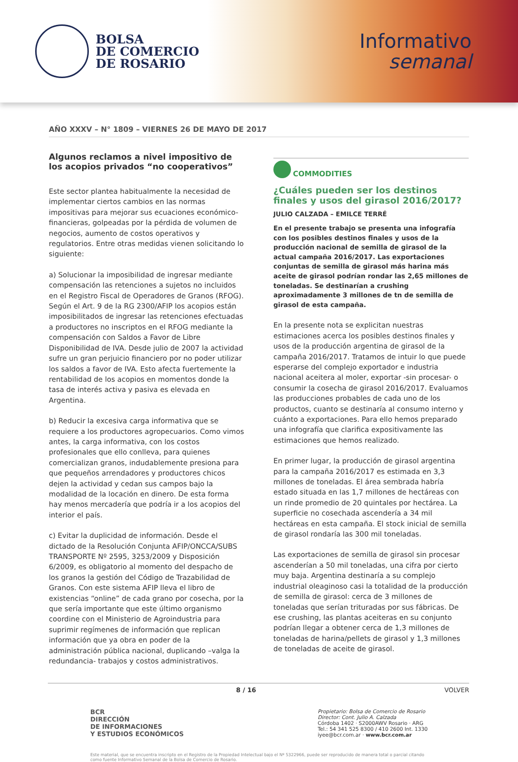BOLSA
DE COMERCIO
DE ROSARIO
Informativo
semanal
AÑO XXXV – N° 1809 – VIERNES 26 DE MAYO DE 2017
Algunos reclamos a nivel impositivo de los acopios privados “no cooperativos”
Este sector plantea habitualmente la necesidad de implementar ciertos cambios en las normas impositivas para mejorar sus ecuaciones económico-financieras, golpeadas por la pérdida de volumen de negocios, aumento de costos operativos y regulatorios. Entre otras medidas vienen solicitando lo siguiente:
a) Solucionar la imposibilidad de ingresar mediante compensación las retenciones a sujetos no incluidos en el Registro Fiscal de Operadores de Granos (RFOG). Según el Art. 9 de la RG 2300/AFIP los acopios están imposibilitados de ingresar las retenciones efectuadas a productores no inscriptos en el RFOG mediante la compensación con Saldos a Favor de Libre Disponibilidad de IVA. Desde julio de 2007 la actividad sufre un gran perjuicio financiero por no poder utilizar los saldos a favor de IVA. Esto afecta fuertemente la rentabilidad de los acopios en momentos donde la tasa de interés activa y pasiva es elevada en Argentina.
b) Reducir la excesiva carga informativa que se requiere a los productores agropecuarios. Como vimos antes, la carga informativa, con los costos profesionales que ello conlleva, para quienes comercializan granos, indudablemente presiona para que pequeños arrendadores y productores chicos dejen la actividad y cedan sus campos bajo la modalidad de la locación en dinero. De esta forma hay menos mercadería que podría ir a los acopios del interior el país.
c) Evitar la duplicidad de información. Desde el dictado de la Resolución Conjunta AFIP/ONCCA/SUBS TRANSPORTE Nº 2595, 3253/2009 y Disposición 6/2009, es obligatorio al momento del despacho de los granos la gestión del Código de Trazabilidad de Granos. Con este sistema AFIP lleva el libro de existencias “online” de cada grano por cosecha, por la que sería importante que este último organismo coordine con el Ministerio de Agroindustria para suprimir regímenes de información que replican información que ya obra en poder de la administración pública nacional, duplicando –valga la redundancia- trabajos y costos administrativos.
COMMODITIES
¿Cuáles pueden ser los destinos finales y usos del girasol 2016/2017?
JULIO CALZADA – EMILCE TERRÉ
En el presente trabajo se presenta una infografía con los posibles destinos finales y usos de la producción nacional de semilla de girasol de la actual campaña 2016/2017. Las exportaciones conjuntas de semilla de girasol más harina más aceite de girasol podrían rondar las 2,65 millones de toneladas. Se destinarían a crushing aproximadamente 3 millones de tn de semilla de girasol de esta campaña.
En la presente nota se explicitan nuestras estimaciones acerca los posibles destinos finales y usos de la producción argentina de girasol de la campaña 2016/2017. Tratamos de intuir lo que puede esperarse del complejo exportador e industria nacional aceitera al moler, exportar -sin procesar- o consumir la cosecha de girasol 2016/2017. Evaluamos las producciones probables de cada uno de los productos, cuanto se destinaría al consumo interno y cuánto a exportaciones. Para ello hemos preparado una infografía que clarifica expositivamente las estimaciones que hemos realizado.
En primer lugar, la producción de girasol argentina para la campaña 2016/2017 es estimada en 3,3 millones de toneladas. El área sembrada habría estado situada en las 1,7 millones de hectáreas con un rinde promedio de 20 quintales por hectárea. La superficie no cosechada ascendería a 34 mil hectáreas en esta campaña. El stock inicial de semilla de girasol rondaría las 300 mil toneladas.
Las exportaciones de semilla de girasol sin procesar ascenderían a 50 mil toneladas, una cifra por cierto muy baja. Argentina destinaría a su complejo industrial oleaginoso casi la totalidad de la producción de semilla de girasol: cerca de 3 millones de toneladas que serían trituradas por sus fábricas. De ese crushing, las plantas aceiteras en su conjunto podrían llegar a obtener cerca de 1,3 millones de toneladas de harina/pellets de girasol y 1,3 millones de toneladas de aceite de girasol.
8 / 16 VOLVER
BCR
DIRECCIÓN
DE INFORMACIONES
Y ESTUDIOS ECONÓMICOS
Propietario: Bolsa de Comercio de Rosario
Director: Cont. Julio A. Calzada
Córdoba 1402 · S2000AWV Rosario · ARG
Tel.: 54 341 525 8300 / 410 2600 Int. 1330
iyee@bcr.com.ar · www.bcr.com.ar
Este material, que se encuentra inscripto en el Registro de la Propiedad Intelectual bajo el Nº 5322966, puede ser reproducido de manera total o parcial citando como fuente Informativo Semanal de la Bolsa de Comercio de Rosario.